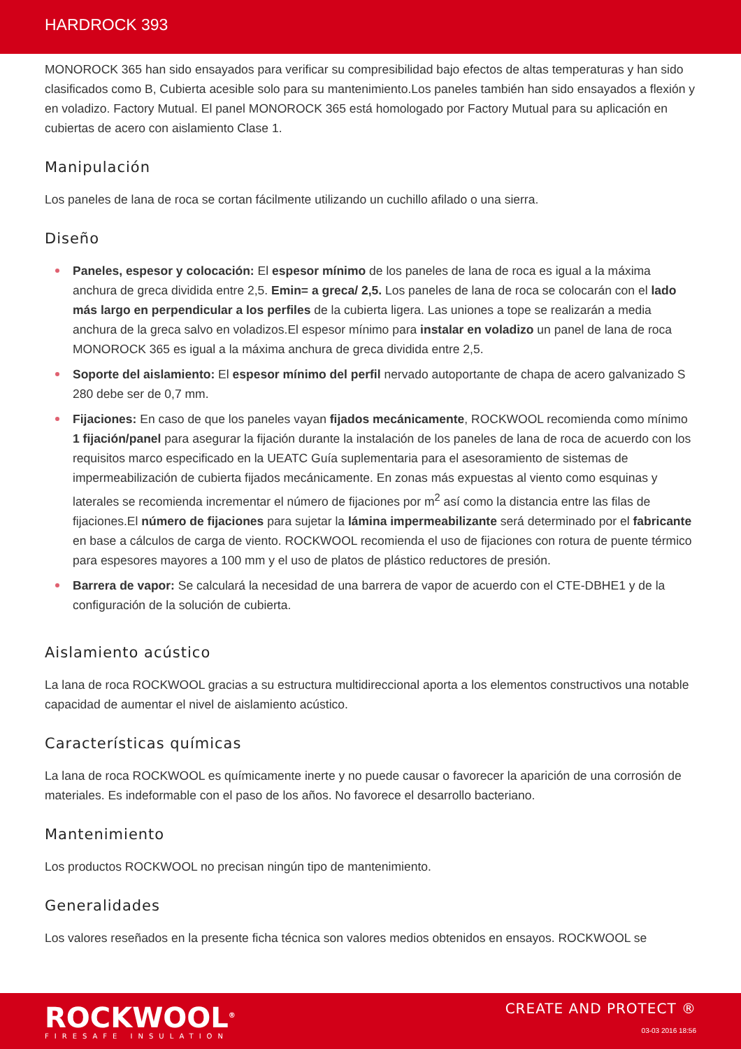HARDROCK 393
MONOROCK 365 han sido ensayados para verificar su compresibilidad bajo efectos de altas temperaturas y han sido clasificados como B, Cubierta acesible solo para su mantenimiento.Los paneles también han sido ensayados a flexión y en voladizo. Factory Mutual. El panel MONOROCK 365 está homologado por Factory Mutual para su aplicación en cubiertas de acero con aislamiento Clase 1.
Manipulación
Los paneles de lana de roca se cortan fácilmente utilizando un cuchillo afilado o una sierra.
Diseño
Paneles, espesor y colocación: El espesor mínimo de los paneles de lana de roca es igual a la máxima anchura de greca dividida entre 2,5. Emin= a greca/ 2,5. Los paneles de lana de roca se colocarán con el lado más largo en perpendicular a los perfiles de la cubierta ligera. Las uniones a tope se realizarán a media anchura de la greca salvo en voladizos.El espesor mínimo para instalar en voladizo un panel de lana de roca MONOROCK 365 es igual a la máxima anchura de greca dividida entre 2,5.
Soporte del aislamiento: El espesor mínimo del perfil nervado autoportante de chapa de acero galvanizado S 280 debe ser de 0,7 mm.
Fijaciones: En caso de que los paneles vayan fijados mecánicamente, ROCKWOOL recomienda como mínimo 1 fijación/panel para asegurar la fijación durante la instalación de los paneles de lana de roca de acuerdo con los requisitos marco especificado en la UEATC Guía suplementaria para el asesoramiento de sistemas de impermeabilización de cubierta fijados mecánicamente. En zonas más expuestas al viento como esquinas y laterales se recomienda incrementar el número de fijaciones por m<sup>2</sup> así como la distancia entre las filas de fijaciones.El número de fijaciones para sujetar la lámina impermeabilizante será determinado por el fabricante en base a cálculos de carga de viento. ROCKWOOL recomienda el uso de fijaciones con rotura de puente térmico para espesores mayores a 100 mm y el uso de platos de plástico reductores de presión.
Barrera de vapor: Se calculará la necesidad de una barrera de vapor de acuerdo con el CTE-DBHE1 y de la configuración de la solución de cubierta.
Aislamiento acústico
La lana de roca ROCKWOOL gracias a su estructura multidireccional aporta a los elementos constructivos una notable capacidad de aumentar el nivel de aislamiento acústico.
Características químicas
La lana de roca ROCKWOOL es químicamente inerte y no puede causar o favorecer la aparición de una corrosión de materiales. Es indeformable con el paso de los años. No favorece el desarrollo bacteriano.
Mantenimiento
Los productos ROCKWOOL no precisan ningún tipo de mantenimiento.
Generalidades
Los valores reseñados en la presente ficha técnica son valores medios obtenidos en ensayos. ROCKWOOL se
ROCKWOOL<sup>®</sup>
FIRESAFE INSULATION
CREATE AND PROTECT ®
03-03 2016 18:56